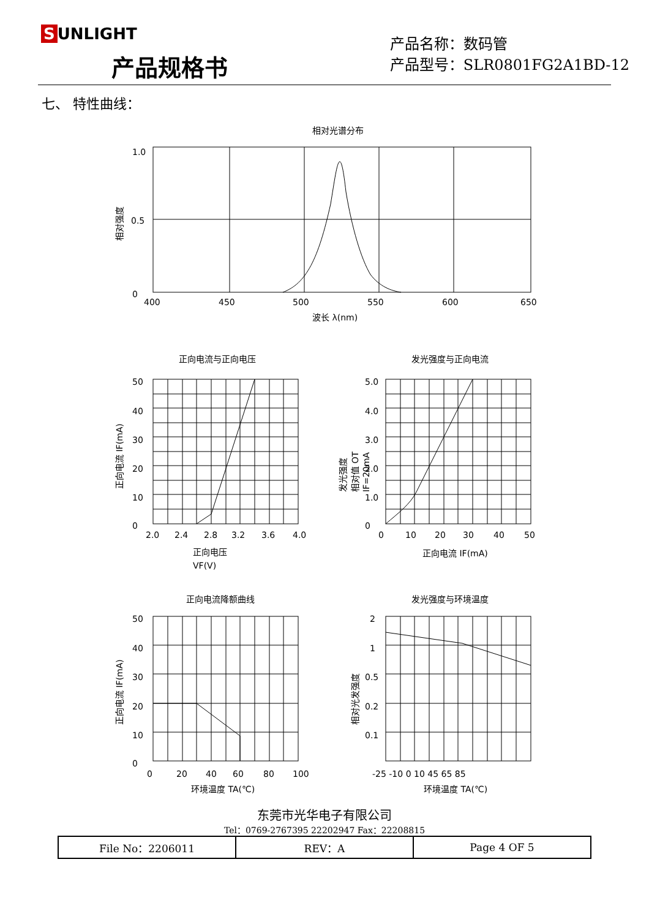S UNLIGHT
产品规格书
产品名称：数码管
产品型号：SLR0801FG2A1BD-12
七、 特性曲线：
相对光谱分布
1.0
0.5
0
400
450
500
550
600
650
波长 λ(nm)
相对强度
正向电流与正向电压
发光强度与正向电流
正向电流降额曲线
发光强度与环境温度
50
40
30
20
10
0
2.0
2.4
2.8
3.2
3.6
4.0
正向电压
VF(V)
正向电流 IF(mA)
5.0
4.0
3.0
2.0
1.0
0
0
10
20
30
40
50
正向电流 IF(mA)
发光强度
相对值 OT
IF=20mA
50
40
30
20
10
0
0
20
40
60
80
100
环境温度 TA(℃)
正向电流 IF(mA)
2
1
0.5
0.2
0.1
-25 -10 0 10 45 65 85
环境温度 TA(℃)
相对光发强度
东莞市光华电子有限公司
Tel：0769-2767395 22202947 Fax：22208815
| File No：2206011 | REV：A | Page 4 OF 5 |